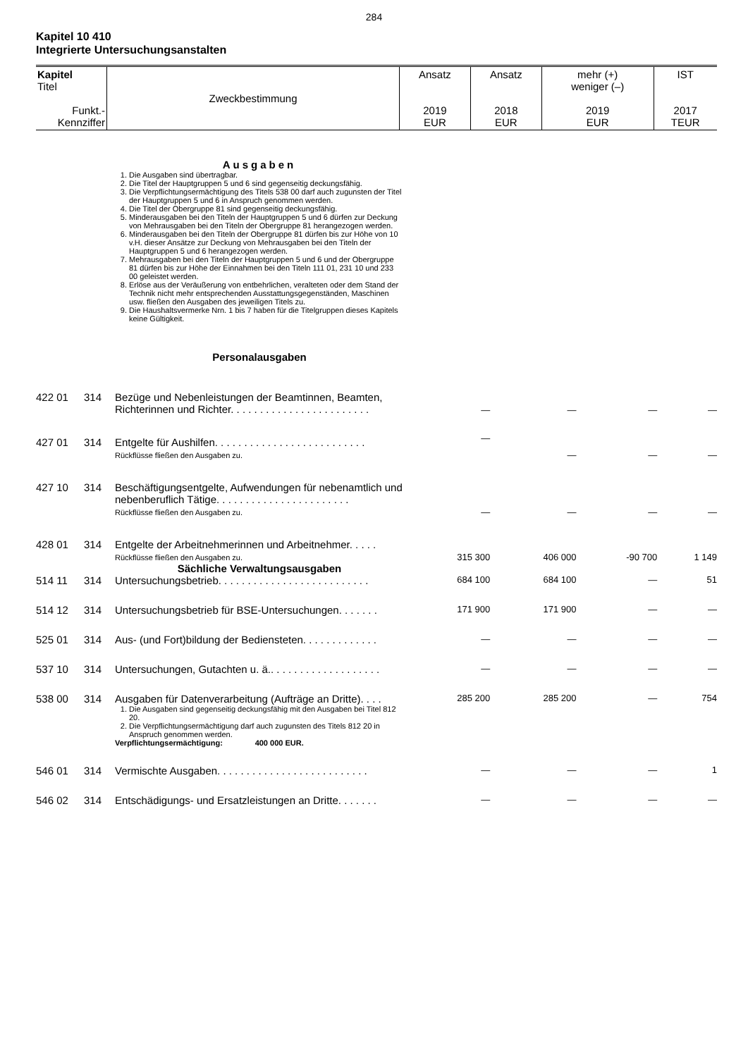284
Kapitel 10 410
Integrierte Untersuchungsanstalten
| Kapitel Titel Funkt.- Kennziffer | Zweckbestimmung | Ansatz 2019 EUR | Ansatz 2018 EUR | mehr (+) weniger (–) 2019 EUR | IST 2017 TEUR |
| Ausgaben | | | | | | |
| | | 1. Die Ausgaben sind übertragbar. 2. Die Titel der Hauptgruppen 5 und 6 sind gegenseitig deckungsfähig. 3. Die Verpflichtungsermächtigung des Titels 538 00 darf auch zugunsten der Titel der Hauptgruppen 5 und 6 in Anspruch genommen werden. 4. Die Titel der Obergruppe 81 sind gegenseitig deckungsfähig. 5. Minderausgaben bei den Titeln der Hauptgruppen 5 und 6 dürfen zur Deckung von Mehrausgaben bei den Titeln der Obergruppe 81 herangezogen werden. 6. Minderausgaben bei den Titeln der Obergruppe 81 dürfen bis zur Höhe von 10 v.H. dieser Ansätze zur Deckung von Mehrausgaben bei den Titeln der Hauptgruppen 5 und 6 herangezogen werden. 7. Mehrausgaben bei den Titeln der Hauptgruppen 5 und 6 und der Obergruppe 81 dürfen bis zur Höhe der Einnahmen bei den Titeln 111 01, 231 10 und 233 00 geleistet werden. 8. Erlöse aus der Veräußerung von entbehrlichen, veralteten oder dem Stand der Technik nicht mehr entsprechenden Ausstattungsgegenständen, Maschinen usw. fließen den Ausgaben des jeweiligen Titels zu. 9. Die Haushaltsvermerke Nrn. 1 bis 7 haben für die Titelgruppen dieses Kapitels keine Gültigkeit. | | | | |
| Personalausgaben | | | | | | |
| 422 01 | 314 | Bezüge und Nebenleistungen der Beamtinnen, Beamten, Richterinnen und Richter. . . . . . . . . . . . . . . . . . . . . . . . | — | — | — | — |
| 427 01 | 314 | Entgelte für Aushilfen. . . . . . . . . . . . . . . . . . . . . . . . . . Rückflüsse fließen den Ausgaben zu. | — | — | — | — |
| 427 10 | 314 | Beschäftigungsentgelte, Aufwendungen für nebenamtlich und nebenberuflich Tätige. . . . . . . . . . . . . . . . . . . . . . . Rückflüsse fließen den Ausgaben zu. | — | — | — | — |
| 428 01 | 314 | Entgelte der Arbeitnehmerinnen und Arbeitnehmer. . . . . Rückflüsse fließen den Ausgaben zu. | 315 300 | 406 000 | -90 700 | 1 149 |
| Sächliche Verwaltungsausgaben | | | | | | |
| 514 11 | 314 | Untersuchungsbetrieb. . . . . . . . . . . . . . . . . . . . . . . . . . | 684 100 | 684 100 | — | 51 |
| 514 12 | 314 | Untersuchungsbetrieb für BSE-Untersuchungen. . . . . . . | 171 900 | 171 900 | — | — |
| 525 01 | 314 | Aus- (und Fort)bildung der Bediensteten. . . . . . . . . . . . . | — | — | — | — |
| 537 10 | 314 | Untersuchungen, Gutachten u. ä.. . . . . . . . . . . . . . . . . . . | — | — | — | — |
| 538 00 | 314 | Ausgaben für Datenverarbeitung (Aufträge an Dritte). . . . 1. Die Ausgaben sind gegenseitig deckungsfähig mit den Ausgaben bei Titel 812 20. 2. Die Verpflichtungsermächtigung darf auch zugunsten des Titels 812 20 in Anspruch genommen werden. Verpflichtungsermächtigung: 400 000 EUR. | 285 200 | 285 200 | — | 754 |
| 546 01 | 314 | Vermischte Ausgaben. . . . . . . . . . . . . . . . . . . . . . . . . . | — | — | — | 1 |
| 546 02 | 314 | Entschädigungs- und Ersatzleistungen an Dritte. . . . . . . | — | — | — | — |